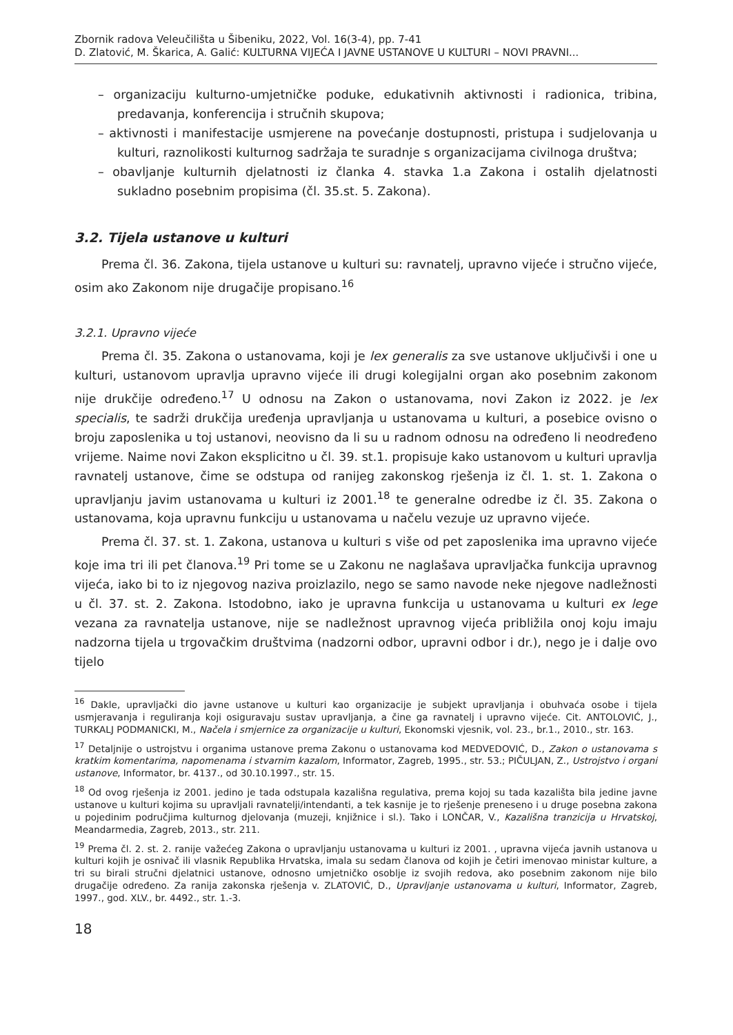Zbornik radova Veleučilišta u Šibeniku, 2022, Vol. 16(3-4), pp. 7-41
D. Zlatović, M. Škarica, A. Galić: KULTURNA VIJEĆA I JAVNE USTANOVE U KULTURI – NOVI PRAVNI...
– organizaciju kulturno-umjetničke poduke, edukativnih aktivnosti i radionica, tribina, predavanja, konferencija i stručnih skupova;
– aktivnosti i manifestacije usmjerene na povećanje dostupnosti, pristupa i sudjelovanja u kulturi, raznolikosti kulturnog sadržaja te suradnje s organizacijama civilnoga društva;
– obavljanje kulturnih djelatnosti iz članka 4. stavka 1.a Zakona i ostalih djelatnosti sukladno posebnim propisima (čl. 35.st. 5. Zakona).
3.2. Tijela ustanove u kulturi
Prema čl. 36. Zakona, tijela ustanove u kulturi su: ravnatelj, upravno vijeće i stručno vijeće, osim ako Zakonom nije drugačije propisano.<sup>16</sup>
3.2.1. Upravno vijeće
Prema čl. 35. Zakona o ustanovama, koji je lex generalis za sve ustanove uključivši i one u kulturi, ustanovom upravlja upravno vijeće ili drugi kolegijalni organ ako posebnim zakonom nije drukčije određeno.<sup>17</sup> U odnosu na Zakon o ustanovama, novi Zakon iz 2022. je lex specialis, te sadrži drukčija uređenja upravljanja u ustanovama u kulturi, a posebice ovisno o broju zaposlenika u toj ustanovi, neovisno da li su u radnom odnosu na određeno li neodređeno vrijeme. Naime novi Zakon eksplicitno u čl. 39. st.1. propisuje kako ustanovom u kulturi upravlja ravnatelj ustanove, čime se odstupa od ranijeg zakonskog rješenja iz čl. 1. st. 1. Zakona o upravljanju javim ustanovama u kulturi iz 2001.<sup>18</sup> te generalne odredbe iz čl. 35. Zakona o ustanovama, koja upravnu funkciju u ustanovama u načelu vezuje uz upravno vijeće.
Prema čl. 37. st. 1. Zakona, ustanova u kulturi s više od pet zaposlenika ima upravno vijeće koje ima tri ili pet članova.<sup>19</sup> Pri tome se u Zakonu ne naglašava upravljačka funkcija upravnog vijeća, iako bi to iz njegovog naziva proizlazilo, nego se samo navode neke njegove nadležnosti u čl. 37. st. 2. Zakona. Istodobno, iako je upravna funkcija u ustanovama u kulturi ex lege vezana za ravnatelja ustanove, nije se nadležnost upravnog vijeća približila onoj koju imaju nadzorna tijela u trgovačkim društvima (nadzorni odbor, upravni odbor i dr.), nego je i dalje ovo tijelo
<sup>16</sup> Dakle, upravljački dio javne ustanove u kulturi kao organizacije je subjekt upravljanja i obuhvaća osobe i tijela usmjeravanja i reguliranja koji osiguravaju sustav upravljanja, a čine ga ravnatelj i upravno vijeće. Cit. ANTOLOVIĆ, J., TURKALJ PODMANICKI, M., Načela i smjernice za organizacije u kulturi, Ekonomski vjesnik, vol. 23., br.1., 2010., str. 163.
<sup>17</sup> Detaljnije o ustrojstvu i organima ustanove prema Zakonu o ustanovama kod MEDVEDOVIĆ, D., Zakon o ustanovama s kratkim komentarima, napomenama i stvarnim kazalom, Informator, Zagreb, 1995., str. 53.; PIČULJAN, Z., Ustrojstvo i organi ustanove, Informator, br. 4137., od 30.10.1997., str. 15.
<sup>18</sup> Od ovog rješenja iz 2001. jedino je tada odstupala kazališna regulativa, prema kojoj su tada kazališta bila jedine javne ustanove u kulturi kojima su upravljali ravnatelji/intendanti, a tek kasnije je to rješenje preneseno i u druge posebna zakona u pojedinim područjima kulturnog djelovanja (muzeji, knjižnice i sl.). Tako i LONČAR, V., Kazališna tranzicija u Hrvatskoj, Meandarmedia, Zagreb, 2013., str. 211.
<sup>19</sup> Prema čl. 2. st. 2. ranije važećeg Zakona o upravljanju ustanovama u kulturi iz 2001. , upravna vijeća javnih ustanova u kulturi kojih je osnivač ili vlasnik Republika Hrvatska, imala su sedam članova od kojih je četiri imenovao ministar kulture, a tri su birali stručni djelatnici ustanove, odnosno umjetničko osoblje iz svojih redova, ako posebnim zakonom nije bilo drugačije određeno. Za ranija zakonska rješenja v. ZLATOVIĆ, D., Upravljanje ustanovama u kulturi, Informator, Zagreb, 1997., god. XLV., br. 4492., str. 1.-3.
18